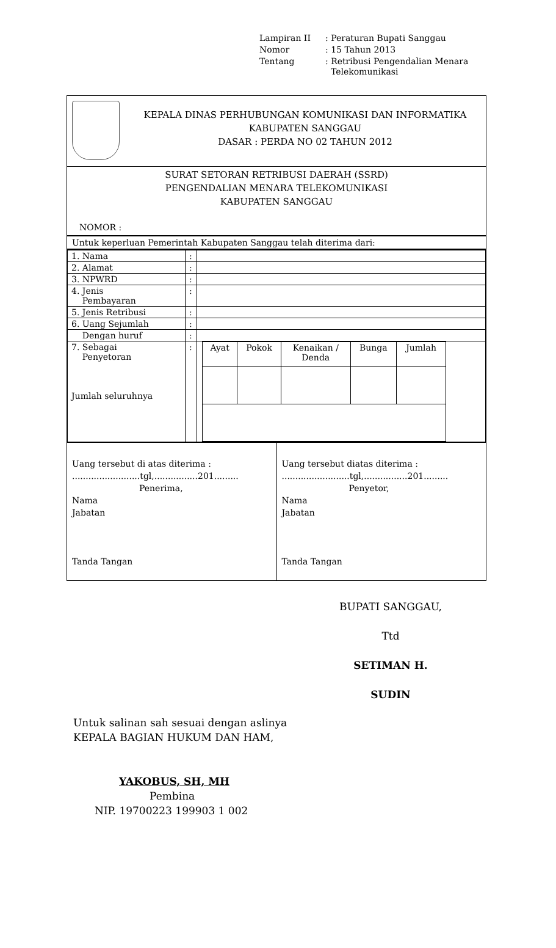| Lampiran II | : Peraturan Bupati Sanggau |
| Nomor | : 15 Tahun 2013 |
| Tentang | : Retribusi Pengendalian Menara Telekomunikasi |
KEPALA DINAS PERHUBUNGAN KOMUNIKASI DAN INFORMATIKA
KABUPATEN SANGGAU
DASAR : PERDA NO 02 TAHUN 2012
SURAT SETORAN RETRIBUSI DAERAH (SSRD)
PENGENDALIAN MENARA TELEKOMUNIKASI
KABUPATEN SANGGAU
NOMOR :
Untuk keperluan Pemerintah Kabupaten Sanggau telah diterima dari:
| 1. Nama | : | |
| 2. Alamat | : | |
| 3. NPWRD | : | |
| 4. Jenis Pembayaran | : | |
| 5. Jenis Retribusi | : | |
| 6. Uang Sejumlah | : | |
| Dengan huruf | : | |
| 7. Sebagai Penyetoran Jumlah seluruhnya | : | / Ayat / Pokok / Kenaikan / Denda / Bunga / Jumlah / |
Uang tersebut di atas diterima :
.........................tgl,................201.........
Penerima,
Nama
Jabatan
Tanda Tangan
Uang tersebut diatas diterima :
.........................tgl,................201.........
Penyetor,
Nama
Jabatan
Tanda Tangan
BUPATI SANGGAU,
Ttd
SETIMAN H. SUDIN
Untuk salinan sah sesuai dengan aslinya
KEPALA BAGIAN HUKUM DAN HAM,
YAKOBUS, SH, MH
Pembina
NIP. 19700223 199903 1 002